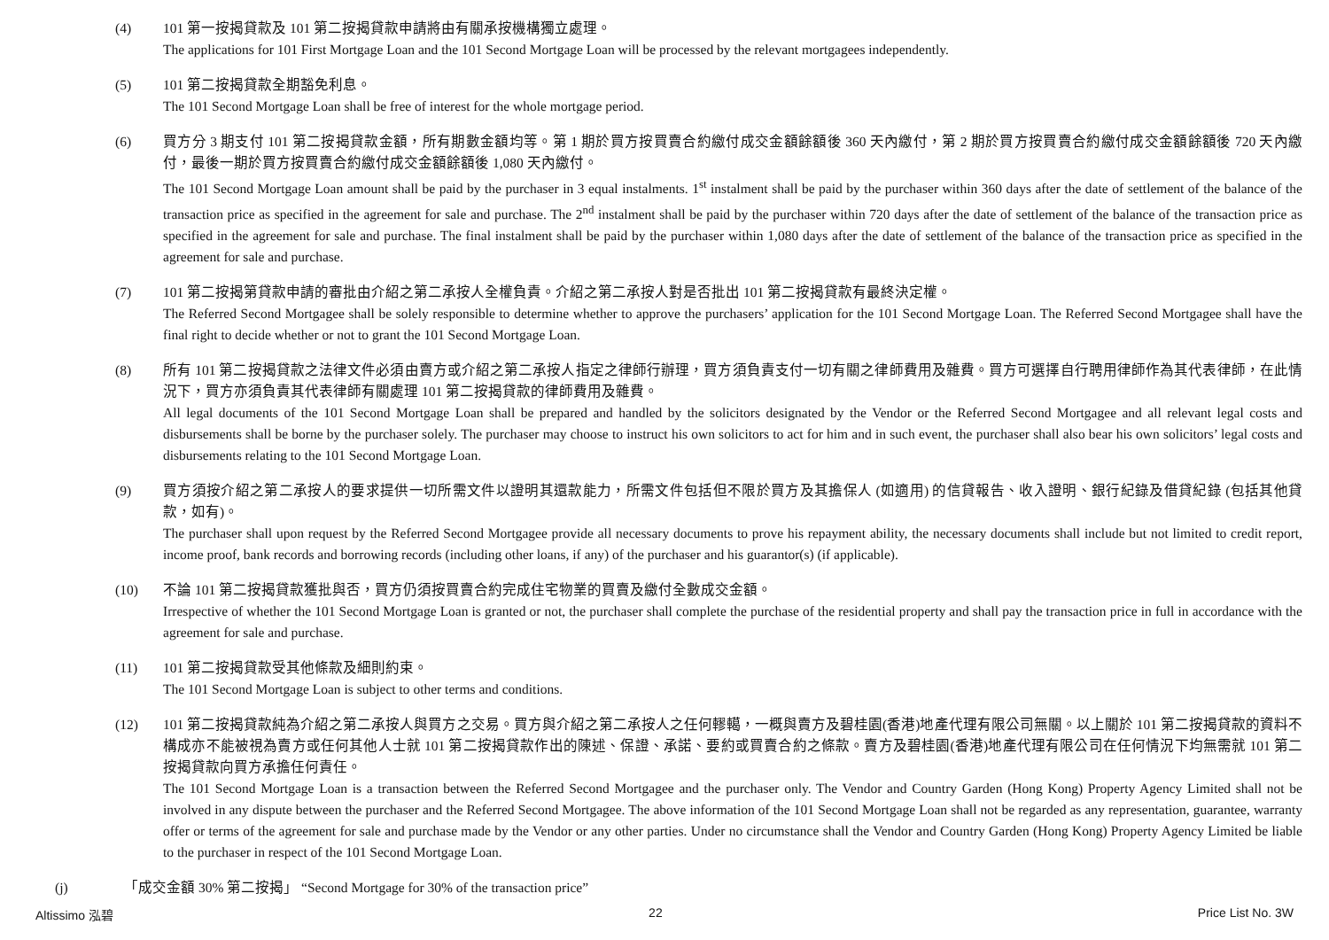(4) 101 第一按揭貸款及 101 第二按揭貸款申請將由有關承按機構獨立處理。
The applications for 101 First Mortgage Loan and the 101 Second Mortgage Loan will be processed by the relevant mortgagees independently.
(5) 101 第二按揭貸款全期豁免利息。
The 101 Second Mortgage Loan shall be free of interest for the whole mortgage period.
(6) 買方分 3 期支付 101 第二按揭貸款金額，所有期數金額均等。第 1 期於買方按買賣合約繳付成交金額餘額後 360 天內繳付，第 2 期於買方按買賣合約繳付成交金額餘額後 720 天內繳付，最後一期於買方按買賣合約繳付成交金額餘額後 1,080 天內繳付。
The 101 Second Mortgage Loan amount shall be paid by the purchaser in 3 equal instalments. 1<sup>st</sup> instalment shall be paid by the purchaser within 360 days after the date of settlement of the balance of the transaction price as specified in the agreement for sale and purchase. The 2<sup>nd</sup> instalment shall be paid by the purchaser within 720 days after the date of settlement of the balance of the transaction price as specified in the agreement for sale and purchase. The final instalment shall be paid by the purchaser within 1,080 days after the date of settlement of the balance of the transaction price as specified in the agreement for sale and purchase.
(7) 101 第二按揭第貸款申請的審批由介紹之第二承按人全權負責。介紹之第二承按人對是否批出 101 第二按揭貸款有最終決定權。
The Referred Second Mortgagee shall be solely responsible to determine whether to approve the purchasers’ application for the 101 Second Mortgage Loan. The Referred Second Mortgagee shall have the final right to decide whether or not to grant the 101 Second Mortgage Loan.
(8) 所有 101 第二按揭貸款之法律文件必須由賣方或介紹之第二承按人指定之律師行辦理，買方須負責支付一切有關之律師費用及雜費。買方可選擇自行聘用律師作為其代表律師，在此情況下，買方亦須負責其代表律師有關處理 101 第二按揭貸款的律師費用及雜費。
All legal documents of the 101 Second Mortgage Loan shall be prepared and handled by the solicitors designated by the Vendor or the Referred Second Mortgagee and all relevant legal costs and disbursements shall be borne by the purchaser solely. The purchaser may choose to instruct his own solicitors to act for him and in such event, the purchaser shall also bear his own solicitors’ legal costs and disbursements relating to the 101 Second Mortgage Loan.
(9) 買方須按介紹之第二承按人的要求提供一切所需文件以證明其還款能力，所需文件包括但不限於買方及其擔保人 (如適用) 的信貸報告、收入證明、銀行紀錄及借貸紀錄 (包括其他貸款，如有)。
The purchaser shall upon request by the Referred Second Mortgagee provide all necessary documents to prove his repayment ability, the necessary documents shall include but not limited to credit report, income proof, bank records and borrowing records (including other loans, if any) of the purchaser and his guarantor(s) (if applicable).
(10) 不論 101 第二按揭貸款獲批與否，買方仍須按買賣合約完成住宅物業的買賣及繳付全數成交金額。
Irrespective of whether the 101 Second Mortgage Loan is granted or not, the purchaser shall complete the purchase of the residential property and shall pay the transaction price in full in accordance with the agreement for sale and purchase.
(11) 101 第二按揭貸款受其他條款及細則約束。
The 101 Second Mortgage Loan is subject to other terms and conditions.
(12) 101 第二按揭貸款純為介紹之第二承按人與買方之交易。買方與介紹之第二承按人之任何轇轕，一概與賣方及碧桂園(香港)地產代理有限公司無關。以上關於 101 第二按揭貸款的資料不構成亦不能被視為賣方或任何其他人士就 101 第二按揭貸款作出的陳述、保證、承諾、要約或買賣合約之條款。賣方及碧桂園(香港)地產代理有限公司在任何情況下均無需就 101 第二按揭貸款向買方承擔任何責任。
The 101 Second Mortgage Loan is a transaction between the Referred Second Mortgagee and the purchaser only. The Vendor and Country Garden (Hong Kong) Property Agency Limited shall not be involved in any dispute between the purchaser and the Referred Second Mortgagee. The above information of the 101 Second Mortgage Loan shall not be regarded as any representation, guarantee, warranty offer or terms of the agreement for sale and purchase made by the Vendor or any other parties. Under no circumstance shall the Vendor and Country Garden (Hong Kong) Property Agency Limited be liable to the purchaser in respect of the 101 Second Mortgage Loan.
(j) 「成交金額 30% 第二按揭」 “Second Mortgage for 30% of the transaction price”
Altissimo 泓碧 22 Price List No. 3W